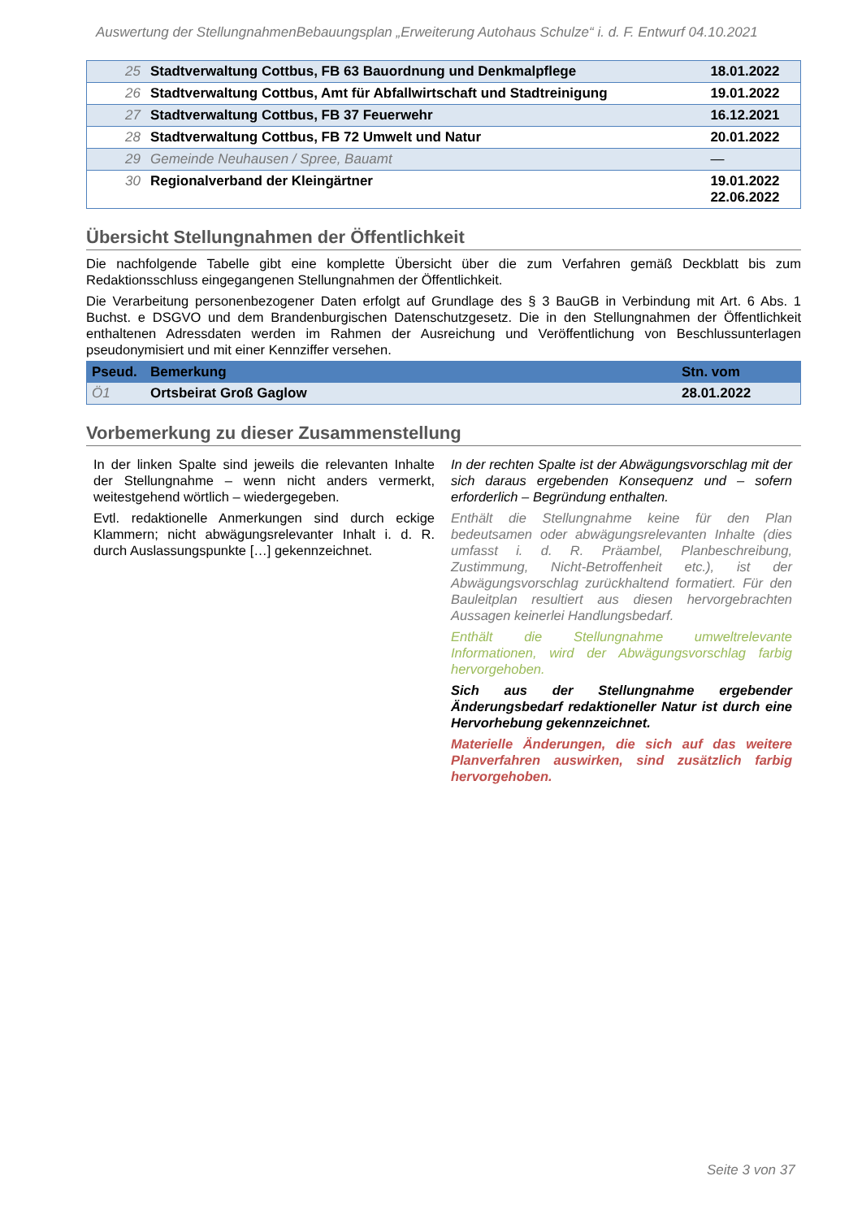Auswertung der StellungnahmenBebauungsplan „Erweiterung Autohaus Schulze“ i. d. F. Entwurf 04.10.2021
| 25 | Stadtverwaltung Cottbus, FB 63 Bauordnung und Denkmalpflege | 18.01.2022 |
| 26 | Stadtverwaltung Cottbus, Amt für Abfallwirtschaft und Stadtreinigung | 19.01.2022 |
| 27 | Stadtverwaltung Cottbus, FB 37 Feuerwehr | 16.12.2021 |
| 28 | Stadtverwaltung Cottbus, FB 72 Umwelt und Natur | 20.01.2022 |
| 29 | Gemeinde Neuhausen / Spree, Bauamt | — |
| 30 | Regionalverband der Kleingärtner | 19.01.2022 22.06.2022 |
Übersicht Stellungnahmen der Öffentlichkeit
Die nachfolgende Tabelle gibt eine komplette Übersicht über die zum Verfahren gemäß Deckblatt bis zum Redaktionsschluss eingegangenen Stellungnahmen der Öffentlichkeit.
Die Verarbeitung personenbezogener Daten erfolgt auf Grundlage des § 3 BauGB in Verbindung mit Art. 6 Abs. 1 Buchst. e DSGVO und dem Brandenburgischen Datenschutzgesetz. Die in den Stellungnahmen der Öffentlichkeit enthaltenen Adressdaten werden im Rahmen der Ausreichung und Veröffentlichung von Beschlussunterlagen pseudonymisiert und mit einer Kennziffer versehen.
| Pseud. | Bemerkung | Stn. vom |
| --- | --- | --- |
| Ö1 | Ortsbeirat Groß Gaglow | 28.01.2022 |
Vorbemerkung zu dieser Zusammenstellung
In der linken Spalte sind jeweils die relevanten Inhalte der Stellungnahme – wenn nicht anders vermerkt, weitestgehend wörtlich – wiedergegeben.
Evtl. redaktionelle Anmerkungen sind durch eckige Klammern; nicht abwägungsrelevanter Inhalt i. d. R. durch Auslassungspunkte […] gekennzeichnet.
In der rechten Spalte ist der Abwägungsvorschlag mit der sich daraus ergebenden Konsequenz und – sofern erforderlich – Begründung enthalten.
Enthält die Stellungnahme keine für den Plan bedeutsamen oder abwägungsrelevanten Inhalte (dies umfasst i. d. R. Präambel, Planbeschreibung, Zustimmung, Nicht-Betroffenheit etc.), ist der Abwägungsvorschlag zurückhaltend formatiert. Für den Bauleitplan resultiert aus diesen hervorgebrachten Aussagen keinerlei Handlungsbedarf.
Enthält die Stellungnahme umweltrelevante Informationen, wird der Abwägungsvorschlag farbig hervorgehoben.
Sich aus der Stellungnahme ergebender Änderungsbedarf redaktioneller Natur ist durch eine Hervorhebung gekennzeichnet.
Materielle Änderungen, die sich auf das weitere Planverfahren auswirken, sind zusätzlich farbig hervorgehoben.
Seite 3 von 37